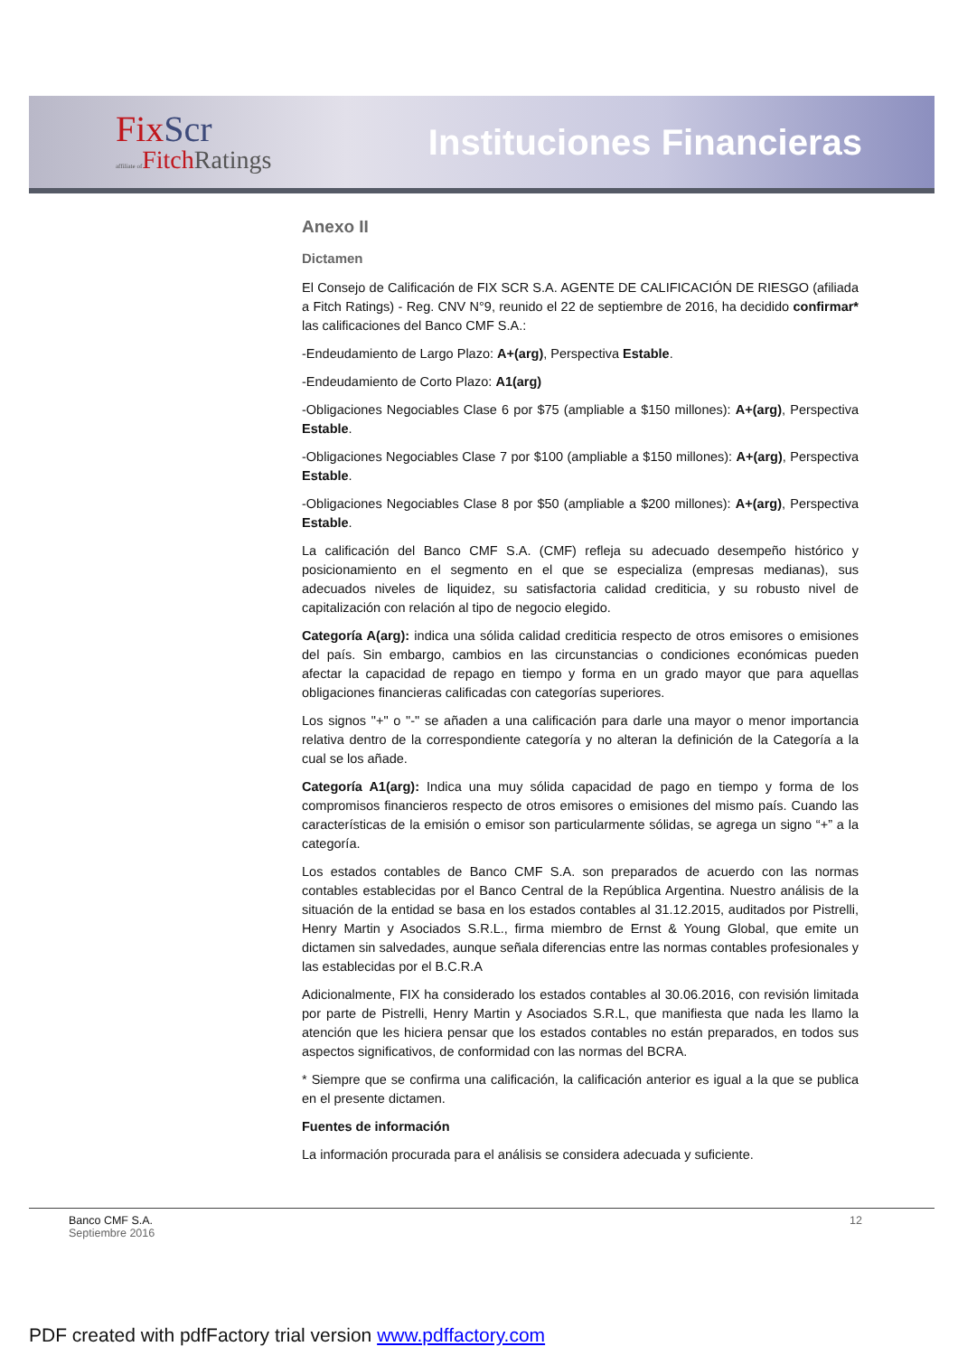FixScr
affiliate of FitchRatings
Instituciones Financieras
Anexo II
Dictamen
El Consejo de Calificación de FIX SCR S.A. AGENTE DE CALIFICACIÓN DE RIESGO (afiliada a Fitch Ratings) - Reg. CNV N°9, reunido el 22 de septiembre de 2016, ha decidido confirmar* las calificaciones del Banco CMF S.A.:
-Endeudamiento de Largo Plazo: A+(arg), Perspectiva Estable.
-Endeudamiento de Corto Plazo: A1(arg)
-Obligaciones Negociables Clase 6 por $75 (ampliable a $150 millones): A+(arg), Perspectiva Estable.
-Obligaciones Negociables Clase 7 por $100 (ampliable a $150 millones): A+(arg), Perspectiva Estable.
-Obligaciones Negociables Clase 8 por $50 (ampliable a $200 millones): A+(arg), Perspectiva Estable.
La calificación del Banco CMF S.A. (CMF) refleja su adecuado desempeño histórico y posicionamiento en el segmento en el que se especializa (empresas medianas), sus adecuados niveles de liquidez, su satisfactoria calidad crediticia, y su robusto nivel de capitalización con relación al tipo de negocio elegido.
Categoría A(arg): indica una sólida calidad crediticia respecto de otros emisores o emisiones del país. Sin embargo, cambios en las circunstancias o condiciones económicas pueden afectar la capacidad de repago en tiempo y forma en un grado mayor que para aquellas obligaciones financieras calificadas con categorías superiores.
Los signos "+" o "-" se añaden a una calificación para darle una mayor o menor importancia relativa dentro de la correspondiente categoría y no alteran la definición de la Categoría a la cual se los añade.
Categoría A1(arg): Indica una muy sólida capacidad de pago en tiempo y forma de los compromisos financieros respecto de otros emisores o emisiones del mismo país. Cuando las características de la emisión o emisor son particularmente sólidas, se agrega un signo “+” a la categoría.
Los estados contables de Banco CMF S.A. son preparados de acuerdo con las normas contables establecidas por el Banco Central de la República Argentina. Nuestro análisis de la situación de la entidad se basa en los estados contables al 31.12.2015, auditados por Pistrelli, Henry Martin y Asociados S.R.L., firma miembro de Ernst & Young Global, que emite un dictamen sin salvedades, aunque señala diferencias entre las normas contables profesionales y las establecidas por el B.C.R.A
Adicionalmente, FIX ha considerado los estados contables al 30.06.2016, con revisión limitada por parte de Pistrelli, Henry Martin y Asociados S.R.L, que manifiesta que nada les llamo la atención que les hiciera pensar que los estados contables no están preparados, en todos sus aspectos significativos, de conformidad con las normas del BCRA.
* Siempre que se confirma una calificación, la calificación anterior es igual a la que se publica en el presente dictamen.
Fuentes de información
La información procurada para el análisis se considera adecuada y suficiente.
Banco CMF S.A.
Septiembre 2016
12
PDF created with pdfFactory trial version www.pdffactory.com